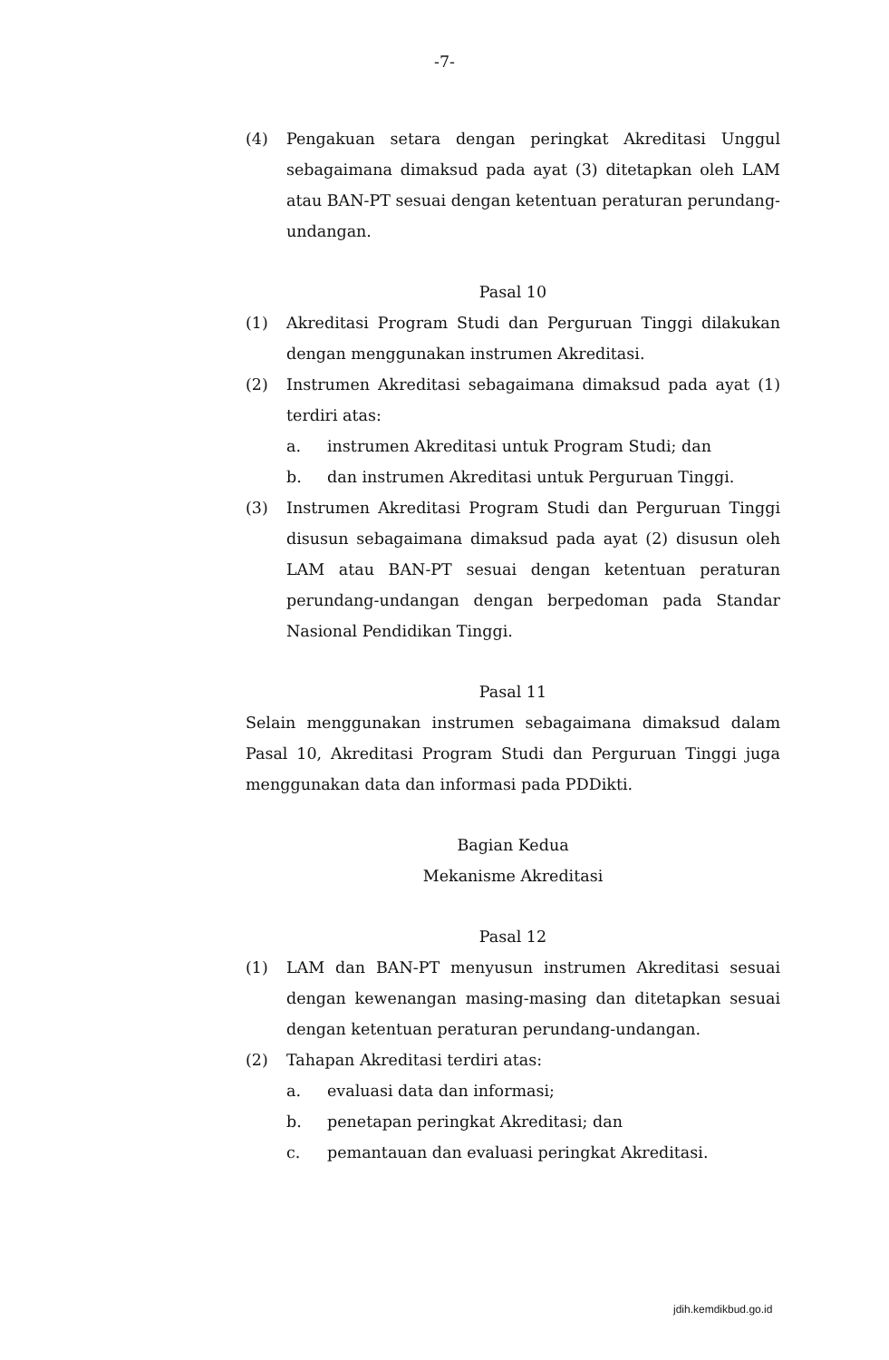-7-
(4) Pengakuan setara dengan peringkat Akreditasi Unggul sebagaimana dimaksud pada ayat (3) ditetapkan oleh LAM atau BAN-PT sesuai dengan ketentuan peraturan perundang-undangan.
Pasal 10
(1) Akreditasi Program Studi dan Perguruan Tinggi dilakukan dengan menggunakan instrumen Akreditasi.
(2) Instrumen Akreditasi sebagaimana dimaksud pada ayat (1) terdiri atas:
a. instrumen Akreditasi untuk Program Studi; dan
b. dan instrumen Akreditasi untuk Perguruan Tinggi.
(3) Instrumen Akreditasi Program Studi dan Perguruan Tinggi disusun sebagaimana dimaksud pada ayat (2) disusun oleh LAM atau BAN-PT sesuai dengan ketentuan peraturan perundang-undangan dengan berpedoman pada Standar Nasional Pendidikan Tinggi.
Pasal 11
Selain menggunakan instrumen sebagaimana dimaksud dalam Pasal 10, Akreditasi Program Studi dan Perguruan Tinggi juga menggunakan data dan informasi pada PDDikti.
Bagian Kedua
Mekanisme Akreditasi
Pasal 12
(1) LAM dan BAN-PT menyusun instrumen Akreditasi sesuai dengan kewenangan masing-masing dan ditetapkan sesuai dengan ketentuan peraturan perundang-undangan.
(2) Tahapan Akreditasi terdiri atas:
a. evaluasi data dan informasi;
b. penetapan peringkat Akreditasi; dan
c. pemantauan dan evaluasi peringkat Akreditasi.
jdih.kemdikbud.go.id